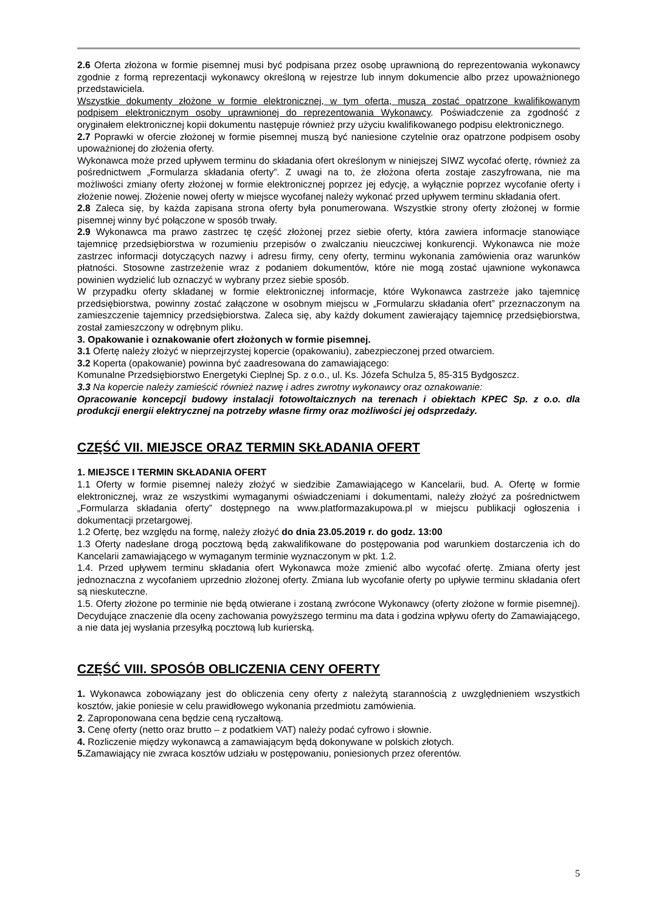2.6 Oferta złożona w formie pisemnej musi być podpisana przez osobę uprawnioną do reprezentowania wykonawcy zgodnie z formą reprezentacji wykonawcy określoną w rejestrze lub innym dokumencie albo przez upoważnionego przedstawiciela.
Wszystkie dokumenty złożone w formie elektronicznej, w tym oferta, muszą zostać opatrzone kwalifikowanym podpisem elektronicznym osoby uprawnionej do reprezentowania Wykonawcy. Poświadczenie za zgodność z oryginałem elektronicznej kopii dokumentu następuje również przy użyciu kwalifikowanego podpisu elektronicznego.
2.7 Poprawki w ofercie złożonej w formie pisemnej muszą być naniesione czytelnie oraz opatrzone podpisem osoby upoważnionej do złożenia oferty.
Wykonawca może przed upływem terminu do składania ofert określonym w niniejszej SIWZ wycofać ofertę, również za pośrednictwem „Formularza składania oferty”. Z uwagi na to, że złożona oferta zostaje zaszyfrowana, nie ma możliwości zmiany oferty złożonej w formie elektronicznej poprzez jej edycję, a wyłącznie poprzez wycofanie oferty i złożenie nowej. Złożenie nowej oferty w miejsce wycofanej należy wykonać przed upływem terminu składania ofert.
2.8 Zaleca się, by każda zapisana strona oferty była ponumerowana. Wszystkie strony oferty złożonej w formie pisemnej winny być połączone w sposób trwały.
2.9 Wykonawca ma prawo zastrzec tę część złożonej przez siebie oferty, która zawiera informacje stanowiące tajemnicę przedsiębiorstwa w rozumieniu przepisów o zwalczaniu nieuczciwej konkurencji. Wykonawca nie może zastrzec informacji dotyczących nazwy i adresu firmy, ceny oferty, terminu wykonania zamówienia oraz warunków płatności. Stosowne zastrzeżenie wraz z podaniem dokumentów, które nie mogą zostać ujawnione wykonawca powinien wydzielić lub oznaczyć w wybrany przez siebie sposób.
W przypadku oferty składanej w formie elektronicznej informacje, które Wykonawca zastrzeże jako tajemnicę przedsiębiorstwa, powinny zostać załączone w osobnym miejscu w „Formularzu składania ofert” przeznaczonym na zamieszczenie tajemnicy przedsiębiorstwa. Zaleca się, aby każdy dokument zawierający tajemnicę przedsiębiorstwa, został zamieszczony w odrębnym pliku.
3. Opakowanie i oznakowanie ofert złożonych w formie pisemnej.
3.1 Ofertę należy złożyć w nieprzejrzystej kopercie (opakowaniu), zabezpieczonej przed otwarciem.
3.2 Koperta (opakowanie) powinna być zaadresowana do zamawiającego:
Komunalne Przedsiębiorstwo Energetyki Cieplnej Sp. z o.o., ul. Ks. Józefa Schulza 5, 85-315 Bydgoszcz.
3.3 Na kopercie należy zamieścić również nazwę i adres zwrotny wykonawcy oraz oznakowanie:
Opracowanie koncepcji budowy instalacji fotowoltaicznych na terenach i obiektach KPEC Sp. z o.o. dla produkcji energii elektrycznej na potrzeby własne firmy oraz możliwości jej odsprzedaży.
CZĘŚĆ VII. MIEJSCE ORAZ TERMIN SKŁADANIA OFERT
1. MIEJSCE I TERMIN SKŁADANIA OFERT
1.1 Oferty w formie pisemnej należy złożyć w siedzibie Zamawiającego w Kancelarii, bud. A. Ofertę w formie elektronicznej, wraz ze wszystkimi wymaganymi oświadczeniami i dokumentami, należy złożyć za pośrednictwem „Formularza składania oferty” dostępnego na www.platformazakupowa.pl w miejscu publikacji ogłoszenia i dokumentacji przetargowej.
1.2 Ofertę, bez względu na formę, należy złożyć do dnia 23.05.2019 r. do godz. 13:00
1.3 Oferty nadesłane drogą pocztową będą zakwalifikowane do postępowania pod warunkiem dostarczenia ich do Kancelarii zamawiającego w wymaganym terminie wyznaczonym w pkt. 1.2.
1.4. Przed upływem terminu składania ofert Wykonawca może zmienić albo wycofać ofertę. Zmiana oferty jest jednoznaczna z wycofaniem uprzednio złożonej oferty. Zmiana lub wycofanie oferty po upływie terminu składania ofert są nieskuteczne.
1.5. Oferty złożone po terminie nie będą otwierane i zostaną zwrócone Wykonawcy (oferty złożone w formie pisemnej). Decydujące znaczenie dla oceny zachowania powyższego terminu ma data i godzina wpływu oferty do Zamawiającego, a nie data jej wysłania przesyłką pocztową lub kurierską.
CZĘŚĆ VIII. SPOSÓB OBLICZENIA CENY OFERTY
1. Wykonawca zobowiązany jest do obliczenia ceny oferty z należytą starannością z uwzględnieniem wszystkich kosztów, jakie poniesie w celu prawidłowego wykonania przedmiotu zamówienia.
2. Zaproponowana cena będzie ceną ryczałtową.
3. Cenę oferty (netto oraz brutto – z podatkiem VAT) należy podać cyfrowo i słownie.
4. Rozliczenie między wykonawcą a zamawiającym będą dokonywane w polskich złotych.
5. Zamawiający nie zwraca kosztów udziału w postępowaniu, poniesionych przez oferentów.
5